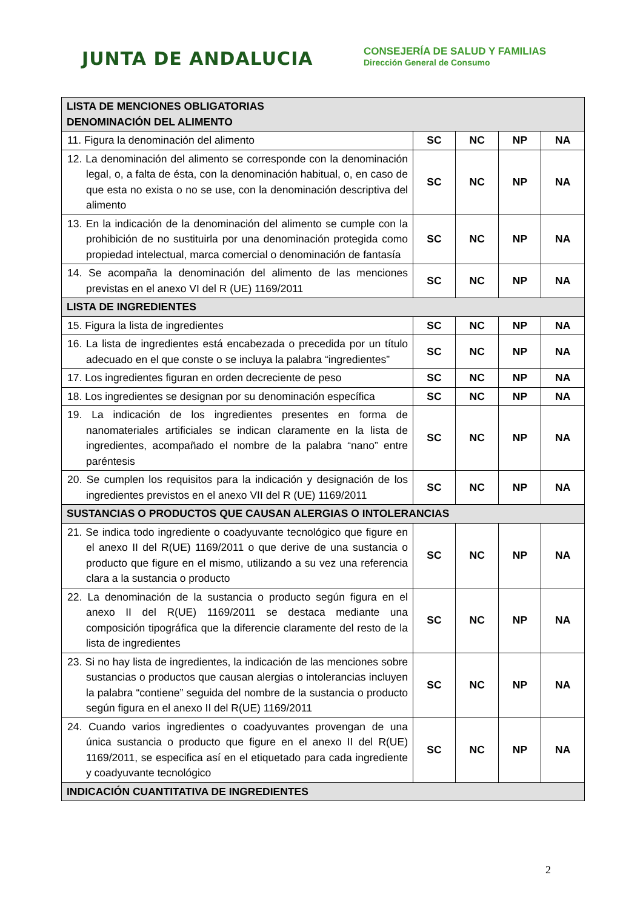JUNTA DE ANDALUCIA
CONSEJERÍA DE SALUD Y FAMILIAS
Dirección General de Consumo
| LISTA DE MENCIONES OBLIGATORIAS DENOMINACIÓN DEL ALIMENTO | | | | |
| 11. Figura la denominación del alimento | SC | NC | NP | NA |
| 12. La denominación del alimento se corresponde con la denominación legal, o, a falta de ésta, con la denominación habitual, o, en caso de que esta no exista o no se use, con la denominación descriptiva del alimento | SC | NC | NP | NA |
| 13. En la indicación de la denominación del alimento se cumple con la prohibición de no sustituirla por una denominación protegida como propiedad intelectual, marca comercial o denominación de fantasía | SC | NC | NP | NA |
| 14. Se acompaña la denominación del alimento de las menciones previstas en el anexo VI del R (UE) 1169/2011 | SC | NC | NP | NA |
| LISTA DE INGREDIENTES | | | | |
| 15. Figura la lista de ingredientes | SC | NC | NP | NA |
| 16. La lista de ingredientes está encabezada o precedida por un título adecuado en el que conste o se incluya la palabra “ingredientes” | SC | NC | NP | NA |
| 17. Los ingredientes figuran en orden decreciente de peso | SC | NC | NP | NA |
| 18. Los ingredientes se designan por su denominación específica | SC | NC | NP | NA |
| 19. La indicación de los ingredientes presentes en forma de nanomateriales artificiales se indican claramente en la lista de ingredientes, acompañado el nombre de la palabra “nano” entre paréntesis | SC | NC | NP | NA |
| 20. Se cumplen los requisitos para la indicación y designación de los ingredientes previstos en el anexo VII del R (UE) 1169/2011 | SC | NC | NP | NA |
| SUSTANCIAS O PRODUCTOS QUE CAUSAN ALERGIAS O INTOLERANCIAS | | | | |
| 21. Se indica todo ingrediente o coadyuvante tecnológico que figure en el anexo II del R(UE) 1169/2011 o que derive de una sustancia o producto que figure en el mismo, utilizando a su vez una referencia clara a la sustancia o producto | SC | NC | NP | NA |
| 22. La denominación de la sustancia o producto según figura en el anexo II del R(UE) 1169/2011 se destaca mediante una composición tipográfica que la diferencie claramente del resto de la lista de ingredientes | SC | NC | NP | NA |
| 23. Si no hay lista de ingredientes, la indicación de las menciones sobre sustancias o productos que causan alergias o intolerancias incluyen la palabra “contiene” seguida del nombre de la sustancia o producto según figura en el anexo II del R(UE) 1169/2011 | SC | NC | NP | NA |
| 24. Cuando varios ingredientes o coadyuvantes provengan de una única sustancia o producto que figure en el anexo II del R(UE) 1169/2011, se especifica así en el etiquetado para cada ingrediente y coadyuvante tecnológico | SC | NC | NP | NA |
| INDICACIÓN CUANTITATIVA DE INGREDIENTES | | | | |
2